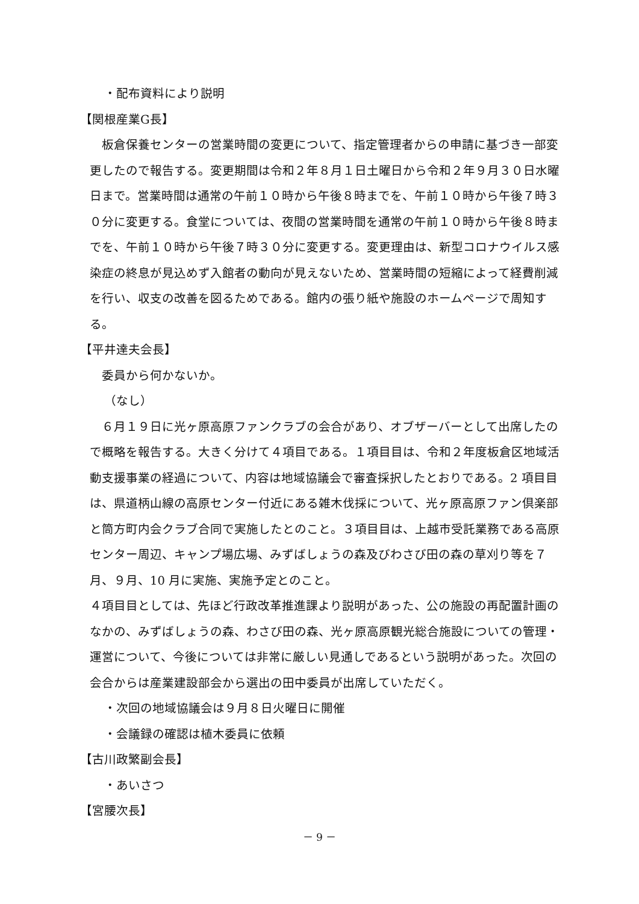・配布資料により説明
【関根産業G長】
板倉保養センターの営業時間の変更について、指定管理者からの申請に基づき一部変更したので報告する。変更期間は令和２年８月１日土曜日から令和２年９月３０日水曜日まで。営業時間は通常の午前１０時から午後８時までを、午前１０時から午後７時３０分に変更する。食堂については、夜間の営業時間を通常の午前１０時から午後８時までを、午前１０時から午後７時３０分に変更する。変更理由は、新型コロナウイルス感染症の終息が見込めず入館者の動向が見えないため、営業時間の短縮によって経費削減を行い、収支の改善を図るためである。館内の張り紙や施設のホームページで周知する。
【平井達夫会長】
委員から何かないか。
（なし）
６月１９日に光ヶ原高原ファンクラブの会合があり、オブザーバーとして出席したので概略を報告する。大きく分けて４項目である。１項目目は、令和２年度板倉区地域活動支援事業の経過について、内容は地域協議会で審査採択したとおりである。2 項目目は、県道柄山線の高原センター付近にある雑木伐採について、光ヶ原高原ファン倶楽部と筒方町内会クラブ合同で実施したとのこと。３項目目は、上越市受託業務である高原センター周辺、キャンプ場広場、みずばしょうの森及びわさび田の森の草刈り等を７月、９月、10 月に実施、実施予定とのこと。
４項目目としては、先ほど行政改革推進課より説明があった、公の施設の再配置計画のなかの、みずばしょうの森、わさび田の森、光ヶ原高原観光総合施設についての管理・運営について、今後については非常に厳しい見通しであるという説明があった。次回の会合からは産業建設部会から選出の田中委員が出席していただく。
・次回の地域協議会は９月８日火曜日に開催
・会議録の確認は植木委員に依頼
【古川政繁副会長】
・あいさつ
【宮腰次長】
－ 9 －